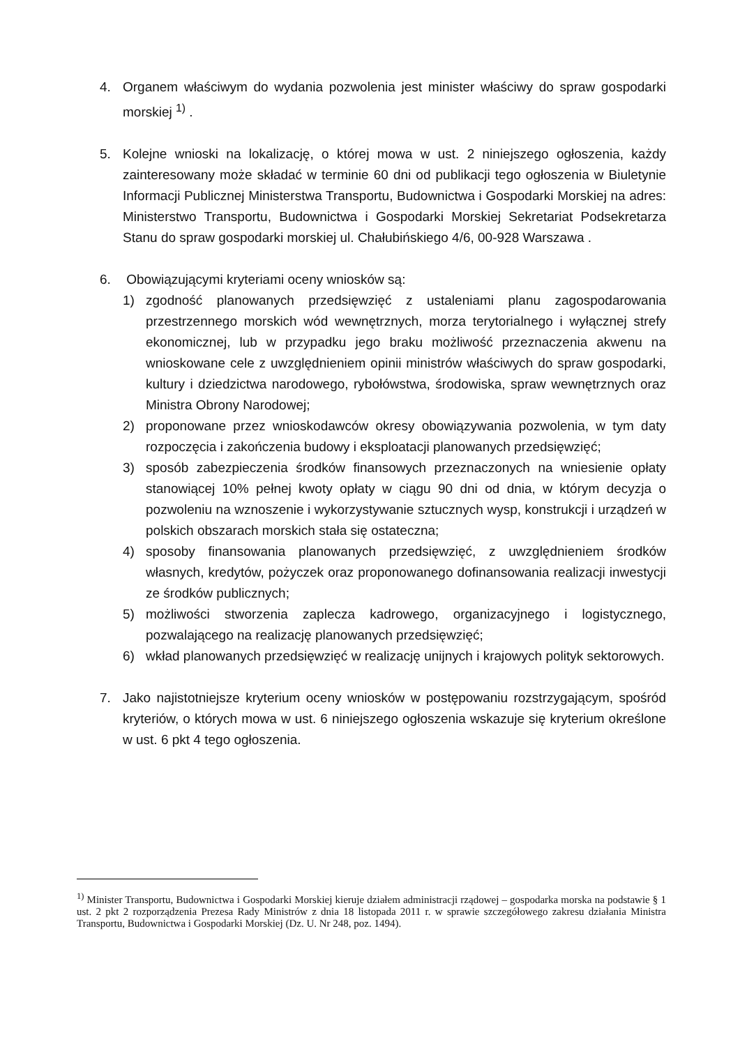4. Organem właściwym do wydania pozwolenia jest minister właściwy do spraw gospodarki morskiej <sup>1)</sup> .
5. Kolejne wnioski na lokalizację, o której mowa w ust. 2 niniejszego ogłoszenia, każdy zainteresowany może składać w terminie 60 dni od publikacji tego ogłoszenia w Biuletynie Informacji Publicznej Ministerstwa Transportu, Budownictwa i Gospodarki Morskiej na adres: Ministerstwo Transportu, Budownictwa i Gospodarki Morskiej Sekretariat Podsekretarza Stanu do spraw gospodarki morskiej ul. Chałubińskiego 4/6, 00-928 Warszawa .
6. Obowiązującymi kryteriami oceny wniosków są:
1) zgodność planowanych przedsięwzięć z ustaleniami planu zagospodarowania przestrzennego morskich wód wewnętrznych, morza terytorialnego i wyłącznej strefy ekonomicznej, lub w przypadku jego braku możliwość przeznaczenia akwenu na wnioskowane cele z uwzględnieniem opinii ministrów właściwych do spraw gospodarki, kultury i dziedzictwa narodowego, rybołówstwa, środowiska, spraw wewnętrznych oraz Ministra Obrony Narodowej;
2) proponowane przez wnioskodawców okresy obowiązywania pozwolenia, w tym daty rozpoczęcia i zakończenia budowy i eksploatacji planowanych przedsięwzięć;
3) sposób zabezpieczenia środków finansowych przeznaczonych na wniesienie opłaty stanowiącej 10% pełnej kwoty opłaty w ciągu 90 dni od dnia, w którym decyzja o pozwoleniu na wznoszenie i wykorzystywanie sztucznych wysp, konstrukcji i urządzeń w polskich obszarach morskich stała się ostateczna;
4) sposoby finansowania planowanych przedsięwzięć, z uwzględnieniem środków własnych, kredytów, pożyczek oraz proponowanego dofinansowania realizacji inwestycji ze środków publicznych;
5) możliwości stworzenia zaplecza kadrowego, organizacyjnego i logistycznego, pozwalającego na realizację planowanych przedsięwzięć;
6) wkład planowanych przedsięwzięć w realizację unijnych i krajowych polityk sektorowych.
7. Jako najistotniejsze kryterium oceny wniosków w postępowaniu rozstrzygającym, spośród kryteriów, o których mowa w ust. 6 niniejszego ogłoszenia wskazuje się kryterium określone w ust. 6 pkt 4 tego ogłoszenia.
<sup>1)</sup> Minister Transportu, Budownictwa i Gospodarki Morskiej kieruje działem administracji rządowej – gospodarka morska na podstawie § 1 ust. 2 pkt 2 rozporządzenia Prezesa Rady Ministrów z dnia 18 listopada 2011 r. w sprawie szczegółowego zakresu działania Ministra Transportu, Budownictwa i Gospodarki Morskiej (Dz. U. Nr 248, poz. 1494).